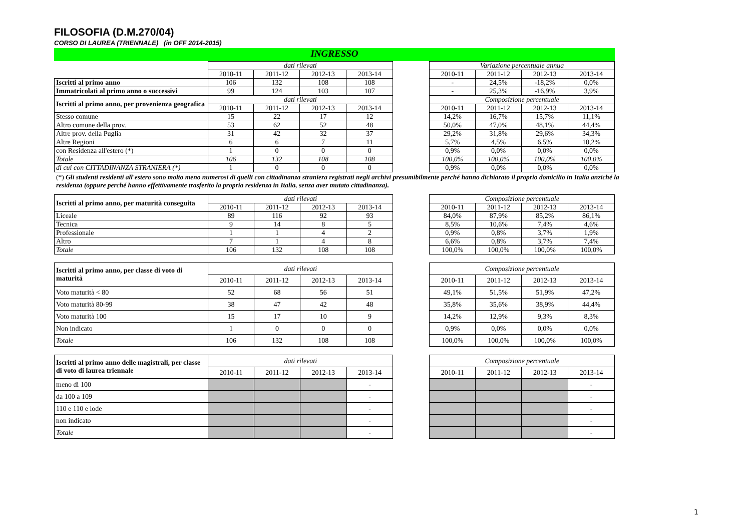FILOSOFIA (D.M.270/04)
CORSO DI LAUREA (TRIENNALE) (in OFF 2014-2015)
INGRESSO
| | dati rilevati | | | | | Variazione percentuale annua | | | |
| | 2010-11 | 2011-12 | 2012-13 | 2013-14 | | 2010-11 | 2011-12 | 2012-13 | 2013-14 |
| Iscritti al primo anno | 106 | 132 | 108 | 108 | | - | 24,5% | -18,2% | 0,0% |
| Immatricolati al primo anno o successivi | 99 | 124 | 103 | 107 | | - | 25,3% | -16,9% | 3,9% |
| Iscritti al primo anno, per provenienza geografica | dati rilevati | | | | | Composizione percentuale | | | |
| | 2010-11 | 2011-12 | 2012-13 | 2013-14 | | 2010-11 | 2011-12 | 2012-13 | 2013-14 |
| Stesso comune | 15 | 22 | 17 | 12 | | 14,2% | 16,7% | 15,7% | 11,1% |
| Altro comune della prov. | 53 | 62 | 52 | 48 | | 50,0% | 47,0% | 48,1% | 44,4% |
| Altre prov. della Puglia | 31 | 42 | 32 | 37 | | 29,2% | 31,8% | 29,6% | 34,3% |
| Altre Regioni | 6 | 6 | 7 | 11 | | 5,7% | 4,5% | 6,5% | 10,2% |
| con Residenza all'estero (*) | 1 | 0 | 0 | 0 | | 0,9% | 0,0% | 0,0% | 0,0% |
| Totale | 106 | 132 | 108 | 108 | | 100,0% | 100,0% | 100,0% | 100,0% |
| di cui con CITTADINANZA STRANIERA (*) | 1 | 0 | 0 | 0 | | 0,9% | 0,0% | 0,0% | 0,0% |
(*) Gli studenti residenti all'estero sono molto meno numerosi di quelli con cittadinanza straniera registrati negli archivi presumibilmente perché hanno dichiarato il proprio domicilio in Italia anziché la residenza (oppure perché hanno effettivamente trasferito la propria residenza in Italia, senza aver mutato cittadinanza).
| Iscritti al primo anno, per maturità conseguita | dati rilevati | | | | | Composizione percentuale | | | |
| | 2010-11 | 2011-12 | 2012-13 | 2013-14 | | 2010-11 | 2011-12 | 2012-13 | 2013-14 |
| Liceale | 89 | 116 | 92 | 93 | | 84,0% | 87,9% | 85,2% | 86,1% |
| Tecnica | 9 | 14 | 8 | 5 | | 8,5% | 10,6% | 7,4% | 4,6% |
| Professionale | 1 | 1 | 4 | 2 | | 0,9% | 0,8% | 3,7% | 1,9% |
| Altro | 7 | 1 | 4 | 8 | | 6,6% | 0,8% | 3,7% | 7,4% |
| Totale | 106 | 132 | 108 | 108 | | 100,0% | 100,0% | 100,0% | 100,0% |
| Iscritti al primo anno, per classe di voto di maturità | dati rilevati | | | | | Composizione percentuale | | | |
| | 2010-11 | 2011-12 | 2012-13 | 2013-14 | | 2010-11 | 2011-12 | 2012-13 | 2013-14 |
| Voto maturità < 80 | 52 | 68 | 56 | 51 | | 49,1% | 51,5% | 51,9% | 47,2% |
| Voto maturità 80-99 | 38 | 47 | 42 | 48 | | 35,8% | 35,6% | 38,9% | 44,4% |
| Voto maturità 100 | 15 | 17 | 10 | 9 | | 14,2% | 12,9% | 9,3% | 8,3% |
| Non indicato | 1 | 0 | 0 | 0 | | 0,9% | 0,0% | 0,0% | 0,0% |
| Totale | 106 | 132 | 108 | 108 | | 100,0% | 100,0% | 100,0% | 100,0% |
| Iscritti al primo anno delle magistrali, per classe di voto di laurea triennale | dati rilevati | | | | | Composizione percentuale | | | |
| | 2010-11 | 2011-12 | 2012-13 | 2013-14 | | 2010-11 | 2011-12 | 2012-13 | 2013-14 |
| meno di 100 | | | | - | | | | | - |
| da 100 a 109 | | | | - | | | | | - |
| 110 e 110 e lode | | | | - | | | | | - |
| non indicato | | | | - | | | | | - |
| Totale | | | | - | | | | | - |
1